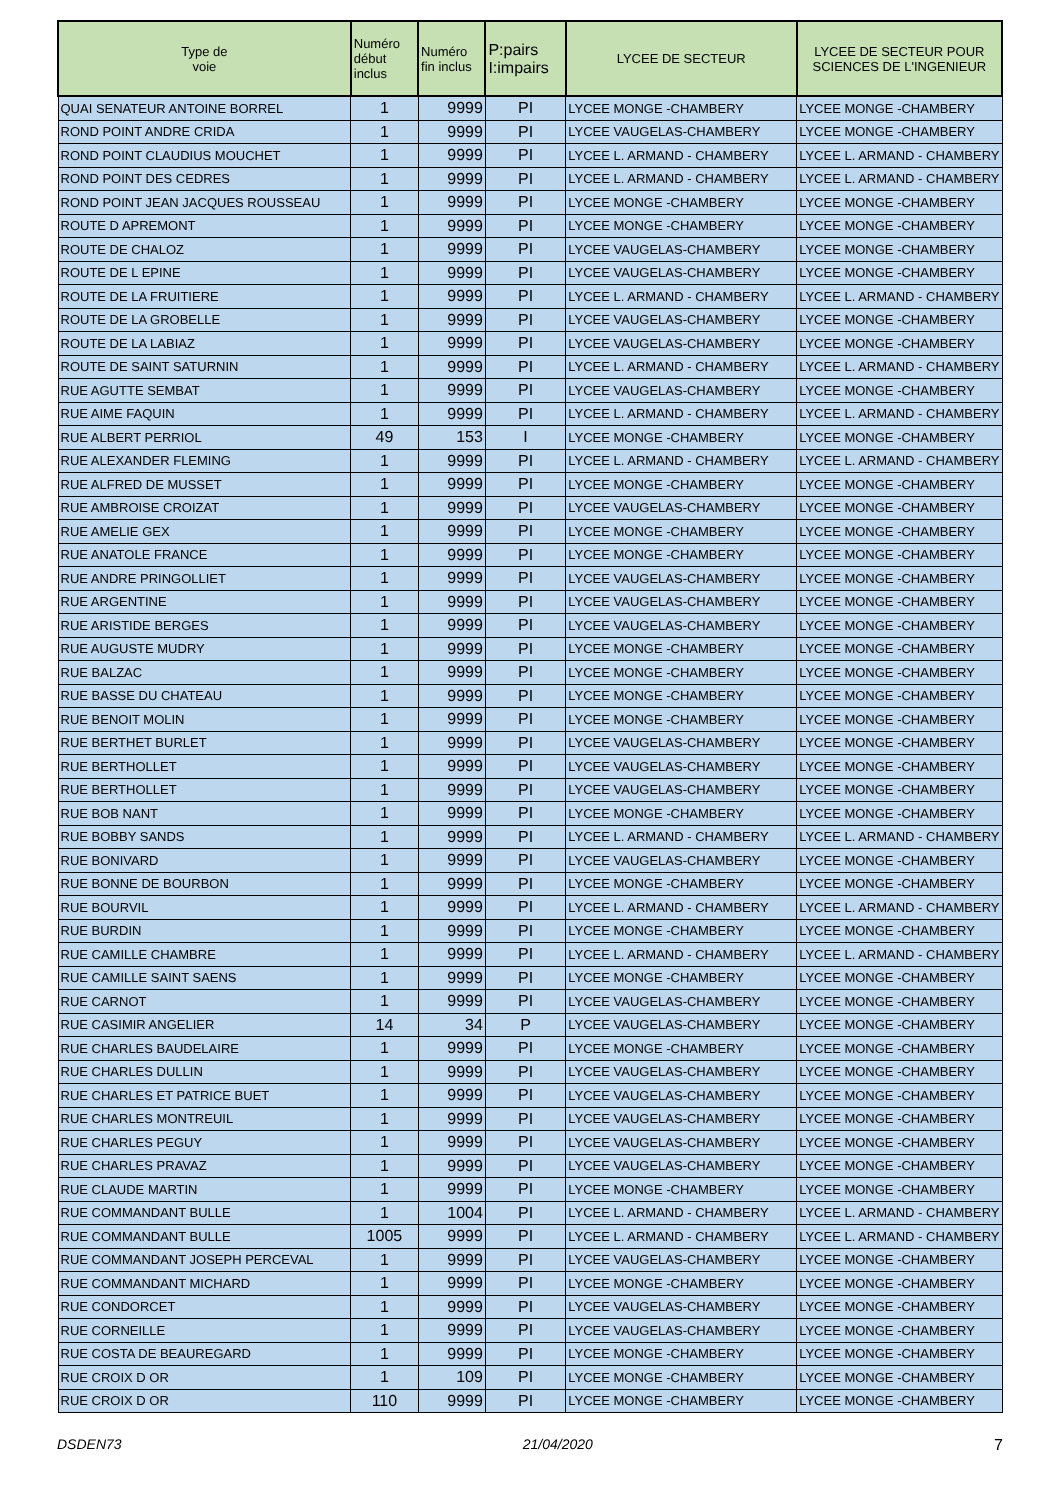| Type de voie | Numéro début inclus | Numéro fin inclus | P:pairs I:impairs | LYCEE DE SECTEUR | LYCEE DE SECTEUR POUR SCIENCES DE L'INGENIEUR |
| --- | --- | --- | --- | --- | --- |
| QUAI SENATEUR ANTOINE BORREL | 1 | 9999 | PI | LYCEE MONGE -CHAMBERY | LYCEE MONGE -CHAMBERY |
| ROND POINT ANDRE CRIDA | 1 | 9999 | PI | LYCEE VAUGELAS-CHAMBERY | LYCEE MONGE -CHAMBERY |
| ROND POINT CLAUDIUS MOUCHET | 1 | 9999 | PI | LYCEE L. ARMAND - CHAMBERY | LYCEE L. ARMAND - CHAMBERY |
| ROND POINT DES CEDRES | 1 | 9999 | PI | LYCEE L. ARMAND - CHAMBERY | LYCEE L. ARMAND - CHAMBERY |
| ROND POINT JEAN JACQUES ROUSSEAU | 1 | 9999 | PI | LYCEE MONGE -CHAMBERY | LYCEE MONGE -CHAMBERY |
| ROUTE D APREMONT | 1 | 9999 | PI | LYCEE MONGE -CHAMBERY | LYCEE MONGE -CHAMBERY |
| ROUTE DE CHALOZ | 1 | 9999 | PI | LYCEE VAUGELAS-CHAMBERY | LYCEE MONGE -CHAMBERY |
| ROUTE DE L EPINE | 1 | 9999 | PI | LYCEE VAUGELAS-CHAMBERY | LYCEE MONGE -CHAMBERY |
| ROUTE DE LA FRUITIERE | 1 | 9999 | PI | LYCEE L. ARMAND - CHAMBERY | LYCEE L. ARMAND - CHAMBERY |
| ROUTE DE LA GROBELLE | 1 | 9999 | PI | LYCEE VAUGELAS-CHAMBERY | LYCEE MONGE -CHAMBERY |
| ROUTE DE LA LABIAZ | 1 | 9999 | PI | LYCEE VAUGELAS-CHAMBERY | LYCEE MONGE -CHAMBERY |
| ROUTE DE SAINT SATURNIN | 1 | 9999 | PI | LYCEE L. ARMAND - CHAMBERY | LYCEE L. ARMAND - CHAMBERY |
| RUE AGUTTE SEMBAT | 1 | 9999 | PI | LYCEE VAUGELAS-CHAMBERY | LYCEE MONGE -CHAMBERY |
| RUE AIME FAQUIN | 1 | 9999 | PI | LYCEE L. ARMAND - CHAMBERY | LYCEE L. ARMAND - CHAMBERY |
| RUE ALBERT PERRIOL | 49 | 153 | I | LYCEE MONGE -CHAMBERY | LYCEE MONGE -CHAMBERY |
| RUE ALEXANDER FLEMING | 1 | 9999 | PI | LYCEE L. ARMAND - CHAMBERY | LYCEE L. ARMAND - CHAMBERY |
| RUE ALFRED DE MUSSET | 1 | 9999 | PI | LYCEE MONGE -CHAMBERY | LYCEE MONGE -CHAMBERY |
| RUE AMBROISE CROIZAT | 1 | 9999 | PI | LYCEE VAUGELAS-CHAMBERY | LYCEE MONGE -CHAMBERY |
| RUE AMELIE GEX | 1 | 9999 | PI | LYCEE MONGE -CHAMBERY | LYCEE MONGE -CHAMBERY |
| RUE ANATOLE FRANCE | 1 | 9999 | PI | LYCEE MONGE -CHAMBERY | LYCEE MONGE -CHAMBERY |
| RUE ANDRE PRINGOLLIET | 1 | 9999 | PI | LYCEE VAUGELAS-CHAMBERY | LYCEE MONGE -CHAMBERY |
| RUE ARGENTINE | 1 | 9999 | PI | LYCEE VAUGELAS-CHAMBERY | LYCEE MONGE -CHAMBERY |
| RUE ARISTIDE BERGES | 1 | 9999 | PI | LYCEE VAUGELAS-CHAMBERY | LYCEE MONGE -CHAMBERY |
| RUE AUGUSTE MUDRY | 1 | 9999 | PI | LYCEE MONGE -CHAMBERY | LYCEE MONGE -CHAMBERY |
| RUE BALZAC | 1 | 9999 | PI | LYCEE MONGE -CHAMBERY | LYCEE MONGE -CHAMBERY |
| RUE BASSE DU CHATEAU | 1 | 9999 | PI | LYCEE MONGE -CHAMBERY | LYCEE MONGE -CHAMBERY |
| RUE BENOIT MOLIN | 1 | 9999 | PI | LYCEE MONGE -CHAMBERY | LYCEE MONGE -CHAMBERY |
| RUE BERTHET BURLET | 1 | 9999 | PI | LYCEE VAUGELAS-CHAMBERY | LYCEE MONGE -CHAMBERY |
| RUE BERTHOLLET | 1 | 9999 | PI | LYCEE VAUGELAS-CHAMBERY | LYCEE MONGE -CHAMBERY |
| RUE BERTHOLLET | 1 | 9999 | PI | LYCEE VAUGELAS-CHAMBERY | LYCEE MONGE -CHAMBERY |
| RUE BOB NANT | 1 | 9999 | PI | LYCEE MONGE -CHAMBERY | LYCEE MONGE -CHAMBERY |
| RUE BOBBY SANDS | 1 | 9999 | PI | LYCEE L. ARMAND - CHAMBERY | LYCEE L. ARMAND - CHAMBERY |
| RUE BONIVARD | 1 | 9999 | PI | LYCEE VAUGELAS-CHAMBERY | LYCEE MONGE -CHAMBERY |
| RUE BONNE DE BOURBON | 1 | 9999 | PI | LYCEE MONGE -CHAMBERY | LYCEE MONGE -CHAMBERY |
| RUE BOURVIL | 1 | 9999 | PI | LYCEE L. ARMAND - CHAMBERY | LYCEE L. ARMAND - CHAMBERY |
| RUE BURDIN | 1 | 9999 | PI | LYCEE MONGE -CHAMBERY | LYCEE MONGE -CHAMBERY |
| RUE CAMILLE CHAMBRE | 1 | 9999 | PI | LYCEE L. ARMAND - CHAMBERY | LYCEE L. ARMAND - CHAMBERY |
| RUE CAMILLE SAINT SAENS | 1 | 9999 | PI | LYCEE MONGE -CHAMBERY | LYCEE MONGE -CHAMBERY |
| RUE CARNOT | 1 | 9999 | PI | LYCEE VAUGELAS-CHAMBERY | LYCEE MONGE -CHAMBERY |
| RUE CASIMIR ANGELIER | 14 | 34 | P | LYCEE VAUGELAS-CHAMBERY | LYCEE MONGE -CHAMBERY |
| RUE CHARLES BAUDELAIRE | 1 | 9999 | PI | LYCEE MONGE -CHAMBERY | LYCEE MONGE -CHAMBERY |
| RUE CHARLES DULLIN | 1 | 9999 | PI | LYCEE VAUGELAS-CHAMBERY | LYCEE MONGE -CHAMBERY |
| RUE CHARLES ET PATRICE BUET | 1 | 9999 | PI | LYCEE VAUGELAS-CHAMBERY | LYCEE MONGE -CHAMBERY |
| RUE CHARLES MONTREUIL | 1 | 9999 | PI | LYCEE VAUGELAS-CHAMBERY | LYCEE MONGE -CHAMBERY |
| RUE CHARLES PEGUY | 1 | 9999 | PI | LYCEE VAUGELAS-CHAMBERY | LYCEE MONGE -CHAMBERY |
| RUE CHARLES PRAVAZ | 1 | 9999 | PI | LYCEE VAUGELAS-CHAMBERY | LYCEE MONGE -CHAMBERY |
| RUE CLAUDE MARTIN | 1 | 9999 | PI | LYCEE MONGE -CHAMBERY | LYCEE MONGE -CHAMBERY |
| RUE COMMANDANT BULLE | 1 | 1004 | PI | LYCEE L. ARMAND - CHAMBERY | LYCEE L. ARMAND - CHAMBERY |
| RUE COMMANDANT BULLE | 1005 | 9999 | PI | LYCEE L. ARMAND - CHAMBERY | LYCEE L. ARMAND - CHAMBERY |
| RUE COMMANDANT JOSEPH PERCEVAL | 1 | 9999 | PI | LYCEE VAUGELAS-CHAMBERY | LYCEE MONGE -CHAMBERY |
| RUE COMMANDANT MICHARD | 1 | 9999 | PI | LYCEE MONGE -CHAMBERY | LYCEE MONGE -CHAMBERY |
| RUE CONDORCET | 1 | 9999 | PI | LYCEE VAUGELAS-CHAMBERY | LYCEE MONGE -CHAMBERY |
| RUE CORNEILLE | 1 | 9999 | PI | LYCEE VAUGELAS-CHAMBERY | LYCEE MONGE -CHAMBERY |
| RUE COSTA DE BEAUREGARD | 1 | 9999 | PI | LYCEE MONGE -CHAMBERY | LYCEE MONGE -CHAMBERY |
| RUE CROIX D OR | 1 | 109 | PI | LYCEE MONGE -CHAMBERY | LYCEE MONGE -CHAMBERY |
| RUE CROIX D OR | 110 | 9999 | PI | LYCEE MONGE -CHAMBERY | LYCEE MONGE -CHAMBERY |
DSDEN73 21/04/2020 7